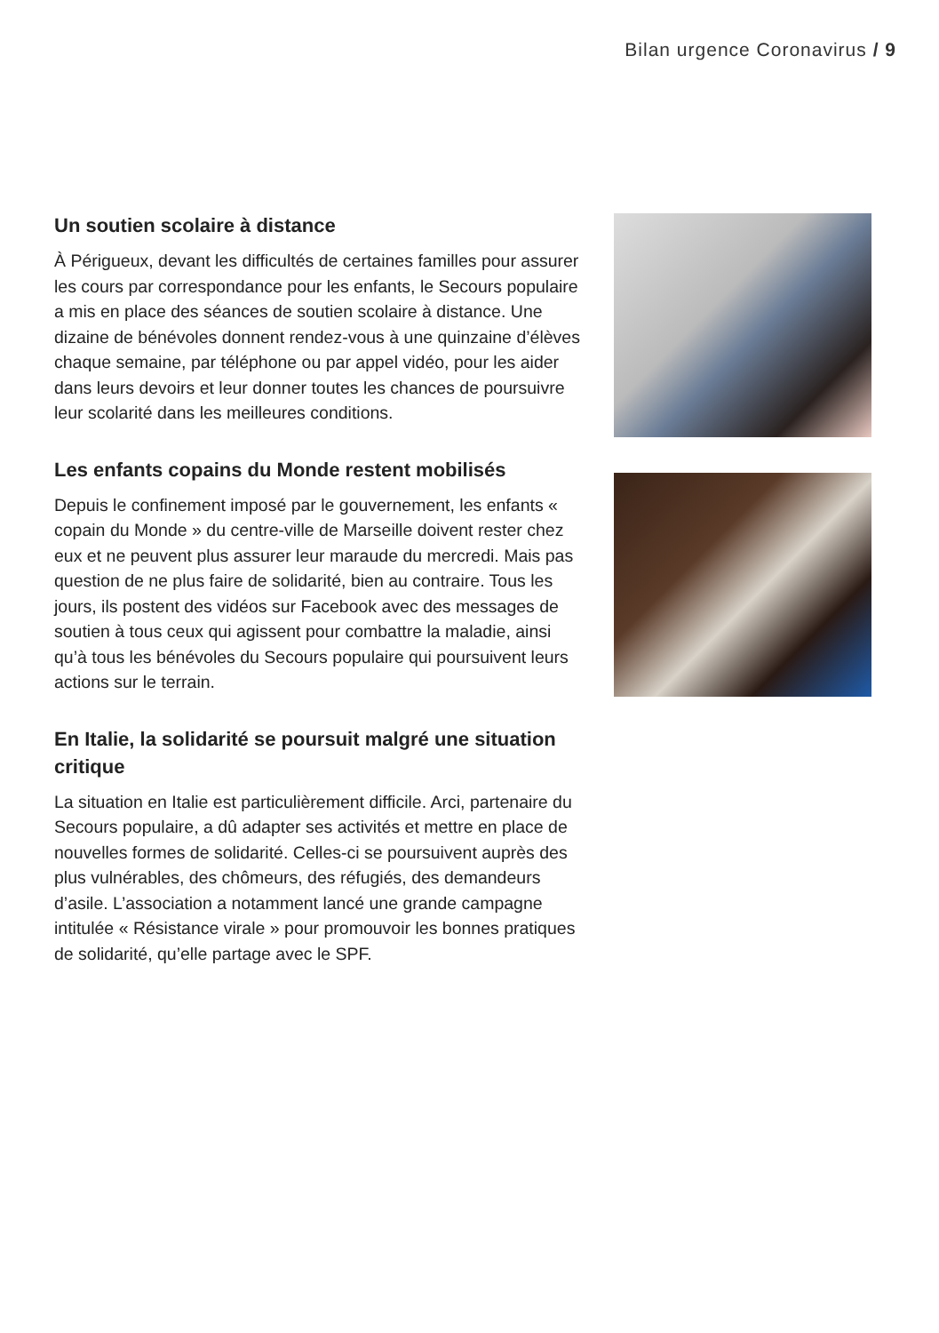Bilan urgence Coronavirus / 9
Un soutien scolaire à distance
À Périgueux, devant les difficultés de certaines familles pour assurer les cours par correspondance pour les enfants, le Secours populaire a mis en place des séances de soutien scolaire à distance. Une dizaine de bénévoles donnent rendez-vous à une quinzaine d’élèves chaque semaine, par téléphone ou par appel vidéo, pour les aider dans leurs devoirs et leur donner toutes les chances de poursuivre leur scolarité dans les meilleures conditions.
Les enfants copains du Monde restent mobilisés
Depuis le confinement imposé par le gouvernement, les enfants « copain du Monde » du centre-ville de Marseille doivent rester chez eux et ne peuvent plus assurer leur maraude du mercredi. Mais pas question de ne plus faire de solidarité, bien au contraire. Tous les jours, ils postent des vidéos sur Facebook avec des messages de soutien à tous ceux qui agissent pour combattre la maladie, ainsi qu’à tous les bénévoles du Secours populaire qui poursuivent leurs actions sur le terrain.
En Italie, la solidarité se poursuit malgré une situation critique
La situation en Italie est particulièrement difficile. Arci, partenaire du Secours populaire, a dû adapter ses activités et mettre en place de nouvelles formes de solidarité. Celles-ci se poursuivent auprès des plus vulnérables, des chômeurs, des réfugiés, des demandeurs d’asile. L’association a notamment lancé une grande campagne intitulée « Résistance virale » pour promouvoir les bonnes pratiques de solidarité, qu’elle partage avec le SPF.